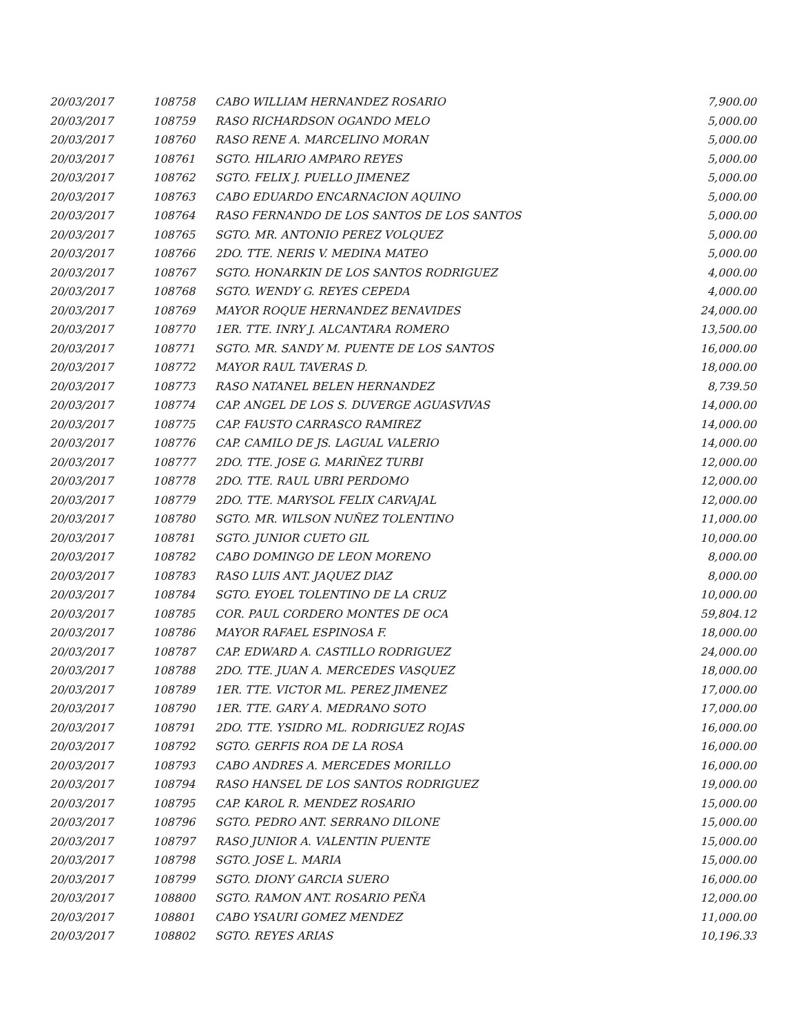| 20/03/2017 | 108758 | CABO WILLIAM HERNANDEZ ROSARIO | 7,900.00 |
| 20/03/2017 | 108759 | RASO RICHARDSON OGANDO MELO | 5,000.00 |
| 20/03/2017 | 108760 | RASO RENE A. MARCELINO MORAN | 5,000.00 |
| 20/03/2017 | 108761 | SGTO. HILARIO AMPARO REYES | 5,000.00 |
| 20/03/2017 | 108762 | SGTO. FELIX J. PUELLO JIMENEZ | 5,000.00 |
| 20/03/2017 | 108763 | CABO EDUARDO ENCARNACION AQUINO | 5,000.00 |
| 20/03/2017 | 108764 | RASO FERNANDO DE LOS SANTOS DE LOS SANTOS | 5,000.00 |
| 20/03/2017 | 108765 | SGTO. MR. ANTONIO PEREZ VOLQUEZ | 5,000.00 |
| 20/03/2017 | 108766 | 2DO. TTE. NERIS V. MEDINA MATEO | 5,000.00 |
| 20/03/2017 | 108767 | SGTO. HONARKIN DE LOS SANTOS RODRIGUEZ | 4,000.00 |
| 20/03/2017 | 108768 | SGTO. WENDY G. REYES CEPEDA | 4,000.00 |
| 20/03/2017 | 108769 | MAYOR ROQUE HERNANDEZ BENAVIDES | 24,000.00 |
| 20/03/2017 | 108770 | 1ER. TTE. INRY J. ALCANTARA ROMERO | 13,500.00 |
| 20/03/2017 | 108771 | SGTO. MR. SANDY M. PUENTE DE LOS SANTOS | 16,000.00 |
| 20/03/2017 | 108772 | MAYOR RAUL TAVERAS D. | 18,000.00 |
| 20/03/2017 | 108773 | RASO NATANEL BELEN HERNANDEZ | 8,739.50 |
| 20/03/2017 | 108774 | CAP. ANGEL DE LOS S. DUVERGE AGUASVIVAS | 14,000.00 |
| 20/03/2017 | 108775 | CAP. FAUSTO CARRASCO RAMIREZ | 14,000.00 |
| 20/03/2017 | 108776 | CAP. CAMILO DE JS. LAGUAL VALERIO | 14,000.00 |
| 20/03/2017 | 108777 | 2DO. TTE. JOSE G. MARIÑEZ TURBI | 12,000.00 |
| 20/03/2017 | 108778 | 2DO. TTE. RAUL UBRI PERDOMO | 12,000.00 |
| 20/03/2017 | 108779 | 2DO. TTE. MARYSOL FELIX CARVAJAL | 12,000.00 |
| 20/03/2017 | 108780 | SGTO. MR. WILSON NUÑEZ TOLENTINO | 11,000.00 |
| 20/03/2017 | 108781 | SGTO. JUNIOR CUETO GIL | 10,000.00 |
| 20/03/2017 | 108782 | CABO DOMINGO DE LEON MORENO | 8,000.00 |
| 20/03/2017 | 108783 | RASO LUIS ANT. JAQUEZ DIAZ | 8,000.00 |
| 20/03/2017 | 108784 | SGTO. EYOEL TOLENTINO DE LA CRUZ | 10,000.00 |
| 20/03/2017 | 108785 | COR. PAUL CORDERO MONTES DE OCA | 59,804.12 |
| 20/03/2017 | 108786 | MAYOR RAFAEL ESPINOSA F. | 18,000.00 |
| 20/03/2017 | 108787 | CAP. EDWARD A. CASTILLO RODRIGUEZ | 24,000.00 |
| 20/03/2017 | 108788 | 2DO. TTE. JUAN A. MERCEDES VASQUEZ | 18,000.00 |
| 20/03/2017 | 108789 | 1ER. TTE. VICTOR ML. PEREZ JIMENEZ | 17,000.00 |
| 20/03/2017 | 108790 | 1ER. TTE. GARY A. MEDRANO SOTO | 17,000.00 |
| 20/03/2017 | 108791 | 2DO. TTE. YSIDRO ML. RODRIGUEZ ROJAS | 16,000.00 |
| 20/03/2017 | 108792 | SGTO. GERFIS ROA DE LA ROSA | 16,000.00 |
| 20/03/2017 | 108793 | CABO ANDRES A. MERCEDES MORILLO | 16,000.00 |
| 20/03/2017 | 108794 | RASO HANSEL DE LOS SANTOS RODRIGUEZ | 19,000.00 |
| 20/03/2017 | 108795 | CAP. KAROL R. MENDEZ ROSARIO | 15,000.00 |
| 20/03/2017 | 108796 | SGTO. PEDRO ANT. SERRANO DILONE | 15,000.00 |
| 20/03/2017 | 108797 | RASO JUNIOR A. VALENTIN PUENTE | 15,000.00 |
| 20/03/2017 | 108798 | SGTO. JOSE L. MARIA | 15,000.00 |
| 20/03/2017 | 108799 | SGTO. DIONY GARCIA SUERO | 16,000.00 |
| 20/03/2017 | 108800 | SGTO. RAMON ANT. ROSARIO PEÑA | 12,000.00 |
| 20/03/2017 | 108801 | CABO YSAURI GOMEZ MENDEZ | 11,000.00 |
| 20/03/2017 | 108802 | SGTO. REYES ARIAS | 10,196.33 |